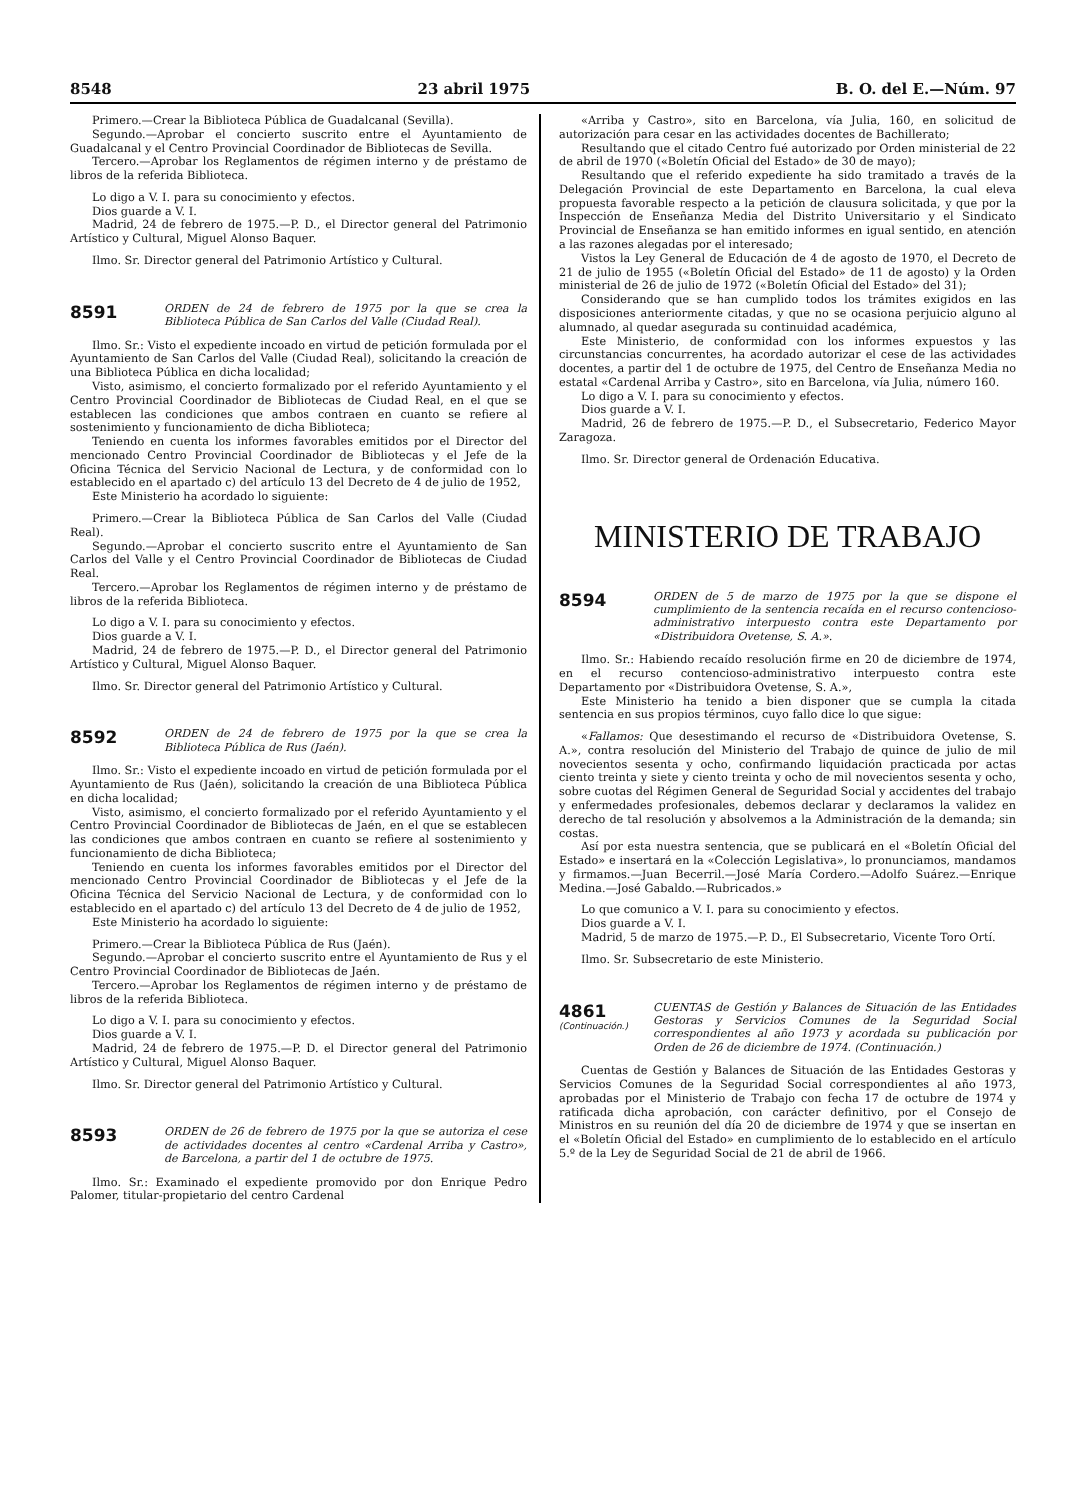8548 23 abril 1975 B. O. del E.—Núm. 97
Primero.—Crear la Biblioteca Pública de Guadalcanal (Sevilla).
Segundo.—Aprobar el concierto suscrito entre el Ayuntamiento de Guadalcanal y el Centro Provincial Coordinador de Bibliotecas de Sevilla.
Tercero.—Aprobar los Reglamentos de régimen interno y de préstamo de libros de la referida Biblioteca.
Lo digo a V. I. para su conocimiento y efectos.
Dios guarde a V. I.
Madrid, 24 de febrero de 1975.—P. D., el Director general del Patrimonio Artístico y Cultural, Miguel Alonso Baquer.
Ilmo. Sr. Director general del Patrimonio Artístico y Cultural.
8591
ORDEN de 24 de febrero de 1975 por la que se crea la Biblioteca Pública de San Carlos del Valle (Ciudad Real).
Ilmo. Sr.: Visto el expediente incoado en virtud de petición formulada por el Ayuntamiento de San Carlos del Valle (Ciudad Real), solicitando la creación de una Biblioteca Pública en dicha localidad;
Visto, asimismo, el concierto formalizado por el referido Ayuntamiento y el Centro Provincial Coordinador de Bibliotecas de Ciudad Real, en el que se establecen las condiciones que ambos contraen en cuanto se refiere al sostenimiento y funcionamiento de dicha Biblioteca;
Teniendo en cuenta los informes favorables emitidos por el Director del mencionado Centro Provincial Coordinador de Bibliotecas y el Jefe de la Oficina Técnica del Servicio Nacional de Lectura, y de conformidad con lo establecido en el apartado c) del artículo 13 del Decreto de 4 de julio de 1952,
Este Ministerio ha acordado lo siguiente:
Primero.—Crear la Biblioteca Pública de San Carlos del Valle (Ciudad Real).
Segundo.—Aprobar el concierto suscrito entre el Ayuntamiento de San Carlos del Valle y el Centro Provincial Coordinador de Bibliotecas de Ciudad Real.
Tercero.—Aprobar los Reglamentos de régimen interno y de préstamo de libros de la referida Biblioteca.
Lo digo a V. I. para su conocimiento y efectos.
Dios guarde a V. I.
Madrid, 24 de febrero de 1975.—P. D., el Director general del Patrimonio Artístico y Cultural, Miguel Alonso Baquer.
Ilmo. Sr. Director general del Patrimonio Artístico y Cultural.
8592
ORDEN de 24 de febrero de 1975 por la que se crea la Biblioteca Pública de Rus (Jaén).
Ilmo. Sr.: Visto el expediente incoado en virtud de petición formulada por el Ayuntamiento de Rus (Jaén), solicitando la creación de una Biblioteca Pública en dicha localidad;
Visto, asimismo, el concierto formalizado por el referido Ayuntamiento y el Centro Provincial Coordinador de Bibliotecas de Jaén, en el que se establecen las condiciones que ambos contraen en cuanto se refiere al sostenimiento y funcionamiento de dicha Biblioteca;
Teniendo en cuenta los informes favorables emitidos por el Director del mencionado Centro Provincial Coordinador de Bibliotecas y el Jefe de la Oficina Técnica del Servicio Nacional de Lectura, y de conformidad con lo establecido en el apartado c) del artículo 13 del Decreto de 4 de julio de 1952,
Este Ministerio ha acordado lo siguiente:
Primero.—Crear la Biblioteca Pública de Rus (Jaén).
Segundo.—Aprobar el concierto suscrito entre el Ayuntamiento de Rus y el Centro Provincial Coordinador de Bibliotecas de Jaén.
Tercero.—Aprobar los Reglamentos de régimen interno y de préstamo de libros de la referida Biblioteca.
Lo digo a V. I. para su conocimiento y efectos.
Dios guarde a V. I.
Madrid, 24 de febrero de 1975.—P. D. el Director general del Patrimonio Artístico y Cultural, Miguel Alonso Baquer.
Ilmo. Sr. Director general del Patrimonio Artístico y Cultural.
8593
ORDEN de 26 de febrero de 1975 por la que se autoriza el cese de actividades docentes al centro «Cardenal Arriba y Castro», de Barcelona, a partir del 1 de octubre de 1975.
Ilmo. Sr.: Examinado el expediente promovido por don Enrique Pedro Palomer, titular-propietario del centro Cardenal
«Arriba y Castro», sito en Barcelona, vía Julia, 160, en solicitud de autorización para cesar en las actividades docentes de Bachillerato;
Resultando que el citado Centro fué autorizado por Orden ministerial de 22 de abril de 1970 («Boletín Oficial del Estado» de 30 de mayo);
Resultando que el referido expediente ha sido tramitado a través de la Delegación Provincial de este Departamento en Barcelona, la cual eleva propuesta favorable respecto a la petición de clausura solicitada, y que por la Inspección de Enseñanza Media del Distrito Universitario y el Sindicato Provincial de Enseñanza se han emitido informes en igual sentido, en atención a las razones alegadas por el interesado;
Vistos la Ley General de Educación de 4 de agosto de 1970, el Decreto de 21 de julio de 1955 («Boletín Oficial del Estado» de 11 de agosto) y la Orden ministerial de 26 de julio de 1972 («Boletín Oficial del Estado» del 31);
Considerando que se han cumplido todos los trámites exigidos en las disposiciones anteriormente citadas, y que no se ocasiona perjuicio alguno al alumnado, al quedar asegurada su continuidad académica,
Este Ministerio, de conformidad con los informes expuestos y las circunstancias concurrentes, ha acordado autorizar el cese de las actividades docentes, a partir del 1 de octubre de 1975, del Centro de Enseñanza Media no estatal «Cardenal Arriba y Castro», sito en Barcelona, vía Julia, número 160.
Lo digo a V. I. para su conocimiento y efectos.
Dios guarde a V. I.
Madrid, 26 de febrero de 1975.—P. D., el Subsecretario, Federico Mayor Zaragoza.
Ilmo. Sr. Director general de Ordenación Educativa.
MINISTERIO DE TRABAJO
8594
ORDEN de 5 de marzo de 1975 por la que se dispone el cumplimiento de la sentencia recaída en el recurso contencioso-administrativo interpuesto contra este Departamento por «Distribuidora Ovetense, S. A.».
Ilmo. Sr.: Habiendo recaído resolución firme en 20 de diciembre de 1974, en el recurso contencioso-administrativo interpuesto contra este Departamento por «Distribuidora Ovetense, S. A.»,
Este Ministerio ha tenido a bien disponer que se cumpla la citada sentencia en sus propios términos, cuyo fallo dice lo que sigue:
«Fallamos: Que desestimando el recurso de «Distribuidora Ovetense, S. A.», contra resolución del Ministerio del Trabajo de quince de julio de mil novecientos sesenta y ocho, confirmando liquidación practicada por actas ciento treinta y siete y ciento treinta y ocho de mil novecientos sesenta y ocho, sobre cuotas del Régimen General de Seguridad Social y accidentes del trabajo y enfermedades profesionales, debemos declarar y declaramos la validez en derecho de tal resolución y absolvemos a la Administración de la demanda; sin costas.
Así por esta nuestra sentencia, que se publicará en el «Boletín Oficial del Estado» e insertará en la «Colección Legislativa», lo pronunciamos, mandamos y firmamos.—Juan Becerril.—José María Cordero.—Adolfo Suárez.—Enrique Medina.—José Gabaldo.—Rubricados.»
Lo que comunico a V. I. para su conocimiento y efectos.
Dios guarde a V. I.
Madrid, 5 de marzo de 1975.—P. D., El Subsecretario, Vicente Toro Ortí.
Ilmo. Sr. Subsecretario de este Ministerio.
4861
(Continuación.)
CUENTAS de Gestión y Balances de Situación de las Entidades Gestoras y Servicios Comunes de la Seguridad Social correspondientes al año 1973 y acordada su publicación por Orden de 26 de diciembre de 1974. (Continuación.)
Cuentas de Gestión y Balances de Situación de las Entidades Gestoras y Servicios Comunes de la Seguridad Social correspondientes al año 1973, aprobadas por el Ministerio de Trabajo con fecha 17 de octubre de 1974 y ratificada dicha aprobación, con carácter definitivo, por el Consejo de Ministros en su reunión del día 20 de diciembre de 1974 y que se insertan en el «Boletín Oficial del Estado» en cumplimiento de lo establecido en el artículo 5.º de la Ley de Seguridad Social de 21 de abril de 1966.